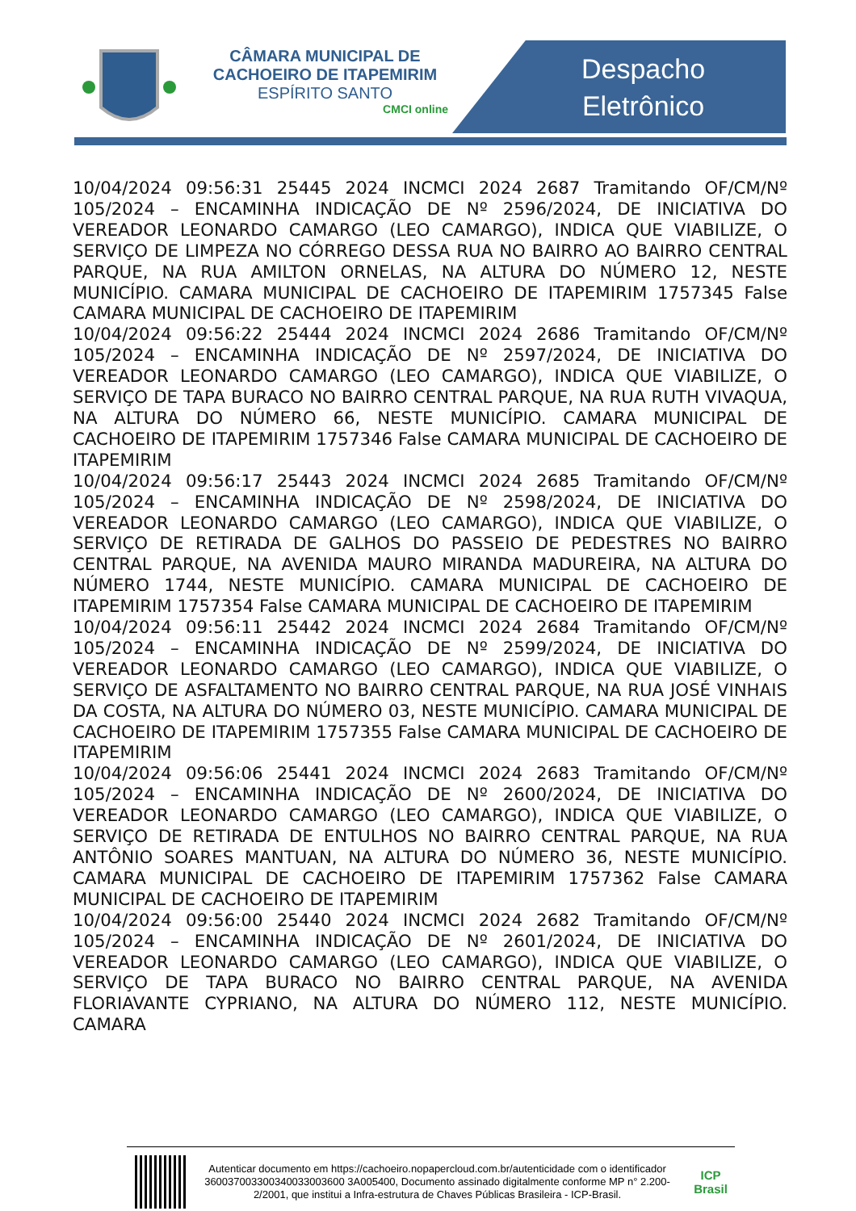CÂMARA MUNICIPAL DE CACHOEIRO DE ITAPEMIRIM
ESPÍRITO SANTO
CMCI online
Despacho
Eletrônico
10/04/2024 09:56:31 25445 2024 INCMCI 2024 2687 Tramitando OF/CM/Nº 105/2024 – ENCAMINHA INDICAÇÃO DE Nº 2596/2024, DE INICIATIVA DO VEREADOR LEONARDO CAMARGO (LEO CAMARGO), INDICA QUE VIABILIZE, O SERVIÇO DE LIMPEZA NO CÓRREGO DESSA RUA NO BAIRRO AO BAIRRO CENTRAL PARQUE, NA RUA AMILTON ORNELAS, NA ALTURA DO NÚMERO 12, NESTE MUNICÍPIO. CAMARA MUNICIPAL DE CACHOEIRO DE ITAPEMIRIM 1757345 False CAMARA MUNICIPAL DE CACHOEIRO DE ITAPEMIRIM
10/04/2024 09:56:22 25444 2024 INCMCI 2024 2686 Tramitando OF/CM/Nº 105/2024 – ENCAMINHA INDICAÇÃO DE Nº 2597/2024, DE INICIATIVA DO VEREADOR LEONARDO CAMARGO (LEO CAMARGO), INDICA QUE VIABILIZE, O SERVIÇO DE TAPA BURACO NO BAIRRO CENTRAL PARQUE, NA RUA RUTH VIVAQUA, NA ALTURA DO NÚMERO 66, NESTE MUNICÍPIO. CAMARA MUNICIPAL DE CACHOEIRO DE ITAPEMIRIM 1757346 False CAMARA MUNICIPAL DE CACHOEIRO DE ITAPEMIRIM
10/04/2024 09:56:17 25443 2024 INCMCI 2024 2685 Tramitando OF/CM/Nº 105/2024 – ENCAMINHA INDICAÇÃO DE Nº 2598/2024, DE INICIATIVA DO VEREADOR LEONARDO CAMARGO (LEO CAMARGO), INDICA QUE VIABILIZE, O SERVIÇO DE RETIRADA DE GALHOS DO PASSEIO DE PEDESTRES NO BAIRRO CENTRAL PARQUE, NA AVENIDA MAURO MIRANDA MADUREIRA, NA ALTURA DO NÚMERO 1744, NESTE MUNICÍPIO. CAMARA MUNICIPAL DE CACHOEIRO DE ITAPEMIRIM 1757354 False CAMARA MUNICIPAL DE CACHOEIRO DE ITAPEMIRIM
10/04/2024 09:56:11 25442 2024 INCMCI 2024 2684 Tramitando OF/CM/Nº 105/2024 – ENCAMINHA INDICAÇÃO DE Nº 2599/2024, DE INICIATIVA DO VEREADOR LEONARDO CAMARGO (LEO CAMARGO), INDICA QUE VIABILIZE, O SERVIÇO DE ASFALTAMENTO NO BAIRRO CENTRAL PARQUE, NA RUA JOSÉ VINHAIS DA COSTA, NA ALTURA DO NÚMERO 03, NESTE MUNICÍPIO. CAMARA MUNICIPAL DE CACHOEIRO DE ITAPEMIRIM 1757355 False CAMARA MUNICIPAL DE CACHOEIRO DE ITAPEMIRIM
10/04/2024 09:56:06 25441 2024 INCMCI 2024 2683 Tramitando OF/CM/Nº 105/2024 – ENCAMINHA INDICAÇÃO DE Nº 2600/2024, DE INICIATIVA DO VEREADOR LEONARDO CAMARGO (LEO CAMARGO), INDICA QUE VIABILIZE, O SERVIÇO DE RETIRADA DE ENTULHOS NO BAIRRO CENTRAL PARQUE, NA RUA ANTÔNIO SOARES MANTUAN, NA ALTURA DO NÚMERO 36, NESTE MUNICÍPIO. CAMARA MUNICIPAL DE CACHOEIRO DE ITAPEMIRIM 1757362 False CAMARA MUNICIPAL DE CACHOEIRO DE ITAPEMIRIM
10/04/2024 09:56:00 25440 2024 INCMCI 2024 2682 Tramitando OF/CM/Nº 105/2024 – ENCAMINHA INDICAÇÃO DE Nº 2601/2024, DE INICIATIVA DO VEREADOR LEONARDO CAMARGO (LEO CAMARGO), INDICA QUE VIABILIZE, O SERVIÇO DE TAPA BURACO NO BAIRRO CENTRAL PARQUE, NA AVENIDA FLORIAVANTE CYPRIANO, NA ALTURA DO NÚMERO 112, NESTE MUNICÍPIO. CAMARA
Autenticar documento em https://cachoeiro.nopapercloud.com.br/autenticidade com o identificador 360037003300340033003600 3A005400, Documento assinado digitalmente conforme MP n° 2.200-2/2001, que institui a Infra-estrutura de Chaves Públicas Brasileira - ICP-Brasil.
ICP
Brasil